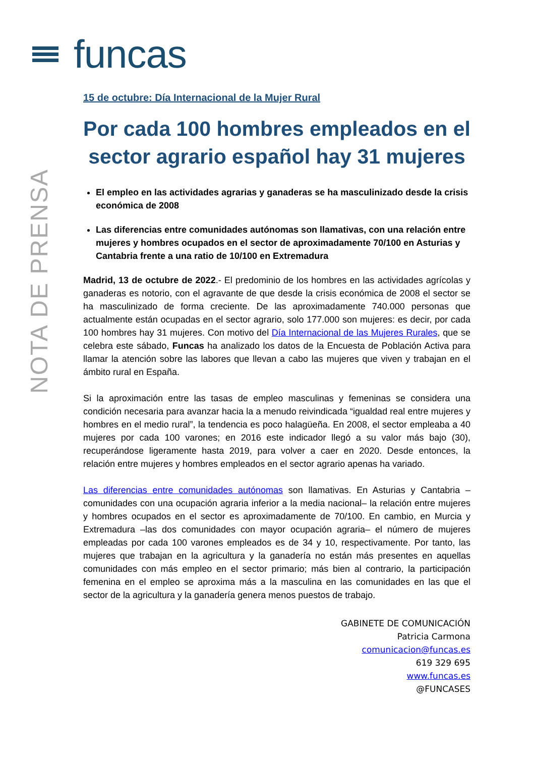funcas
NOTA DE PRENSA
15 de octubre: Día Internacional de la Mujer Rural
Por cada 100 hombres empleados en el sector agrario español hay 31 mujeres
El empleo en las actividades agrarias y ganaderas se ha masculinizado desde la crisis económica de 2008
Las diferencias entre comunidades autónomas son llamativas, con una relación entre mujeres y hombres ocupados en el sector de aproximadamente 70/100 en Asturias y Cantabria frente a una ratio de 10/100 en Extremadura
Madrid, 13 de octubre de 2022.- El predominio de los hombres en las actividades agrícolas y ganaderas es notorio, con el agravante de que desde la crisis económica de 2008 el sector se ha masculinizado de forma creciente. De las aproximadamente 740.000 personas que actualmente están ocupadas en el sector agrario, solo 177.000 son mujeres: es decir, por cada 100 hombres hay 31 mujeres. Con motivo del Día Internacional de las Mujeres Rurales, que se celebra este sábado, Funcas ha analizado los datos de la Encuesta de Población Activa para llamar la atención sobre las labores que llevan a cabo las mujeres que viven y trabajan en el ámbito rural en España.
Si la aproximación entre las tasas de empleo masculinas y femeninas se considera una condición necesaria para avanzar hacia la a menudo reivindicada “igualdad real entre mujeres y hombres en el medio rural”, la tendencia es poco halagüeña. En 2008, el sector empleaba a 40 mujeres por cada 100 varones; en 2016 este indicador llegó a su valor más bajo (30), recuperándose ligeramente hasta 2019, para volver a caer en 2020. Desde entonces, la relación entre mujeres y hombres empleados en el sector agrario apenas ha variado.
Las diferencias entre comunidades autónomas son llamativas. En Asturias y Cantabria –comunidades con una ocupación agraria inferior a la media nacional– la relación entre mujeres y hombres ocupados en el sector es aproximadamente de 70/100. En cambio, en Murcia y Extremadura –las dos comunidades con mayor ocupación agraria– el número de mujeres empleadas por cada 100 varones empleados es de 34 y 10, respectivamente. Por tanto, las mujeres que trabajan en la agricultura y la ganadería no están más presentes en aquellas comunidades con más empleo en el sector primario; más bien al contrario, la participación femenina en el empleo se aproxima más a la masculina en las comunidades en las que el sector de la agricultura y la ganadería genera menos puestos de trabajo.
GABINETE DE COMUNICACIÓN
Patricia Carmona
comunicacion@funcas.es
619 329 695
www.funcas.es
@FUNCASES